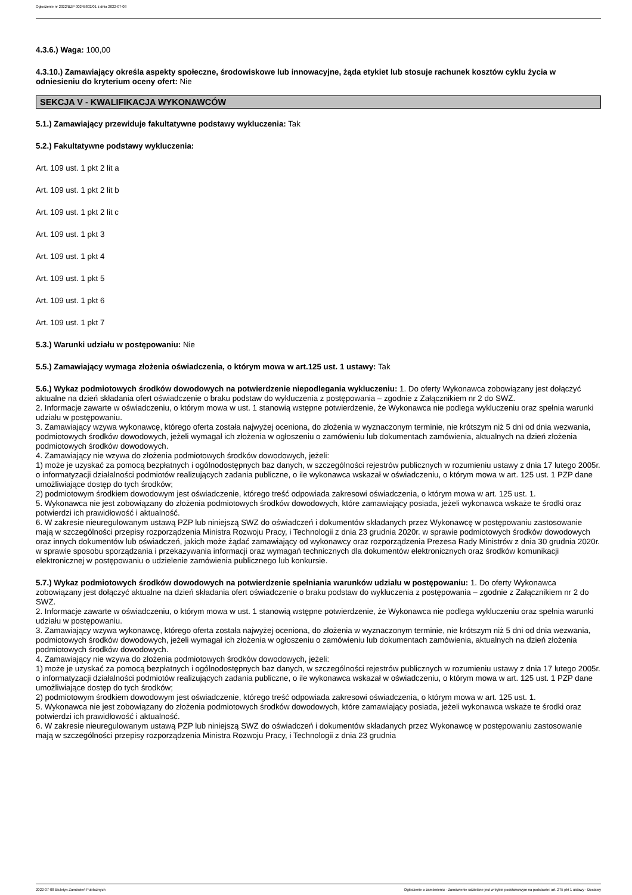Ogłoszenie nr 2022/BZP 00245802/01 z dnia 2022-07-08
4.3.6.) Waga: 100,00
4.3.10.) Zamawiający określa aspekty społeczne, środowiskowe lub innowacyjne, żąda etykiet lub stosuje rachunek kosztów cyklu życia w odniesieniu do kryterium oceny ofert: Nie
SEKCJA V - KWALIFIKACJA WYKONAWCÓW
5.1.) Zamawiający przewiduje fakultatywne podstawy wykluczenia: Tak
5.2.) Fakultatywne podstawy wykluczenia:
Art. 109 ust. 1 pkt 2 lit a
Art. 109 ust. 1 pkt 2 lit b
Art. 109 ust. 1 pkt 2 lit c
Art. 109 ust. 1 pkt 3
Art. 109 ust. 1 pkt 4
Art. 109 ust. 1 pkt 5
Art. 109 ust. 1 pkt 6
Art. 109 ust. 1 pkt 7
5.3.) Warunki udziału w postępowaniu: Nie
5.5.) Zamawiający wymaga złożenia oświadczenia, o którym mowa w art.125 ust. 1 ustawy: Tak
5.6.) Wykaz podmiotowych środków dowodowych na potwierdzenie niepodlegania wykluczeniu: 1. Do oferty Wykonawca zobowiązany jest dołączyć aktualne na dzień składania ofert oświadczenie o braku podstaw do wykluczenia z postępowania – zgodnie z Załącznikiem nr 2 do SWZ.
2. Informacje zawarte w oświadczeniu, o którym mowa w ust. 1 stanowią wstępne potwierdzenie, że Wykonawca nie podlega wykluczeniu oraz spełnia warunki udziału w postępowaniu.
3. Zamawiający wzywa wykonawcę, którego oferta została najwyżej oceniona, do złożenia w wyznaczonym terminie, nie krótszym niż 5 dni od dnia wezwania, podmiotowych środków dowodowych, jeżeli wymagał ich złożenia w ogłoszeniu o zamówieniu lub dokumentach zamówienia, aktualnych na dzień złożenia podmiotowych środków dowodowych.
4. Zamawiający nie wzywa do złożenia podmiotowych środków dowodowych, jeżeli:
1) może je uzyskać za pomocą bezpłatnych i ogólnodostępnych baz danych, w szczególności rejestrów publicznych w rozumieniu ustawy z dnia 17 lutego 2005r. o informatyzacji działalności podmiotów realizujących zadania publiczne, o ile wykonawca wskazał w oświadczeniu, o którym mowa w art. 125 ust. 1 PZP dane umożliwiające dostęp do tych środków;
2) podmiotowym środkiem dowodowym jest oświadczenie, którego treść odpowiada zakresowi oświadczenia, o którym mowa w art. 125 ust. 1.
5. Wykonawca nie jest zobowiązany do złożenia podmiotowych środków dowodowych, które zamawiający posiada, jeżeli wykonawca wskaże te środki oraz potwierdzi ich prawidłowość i aktualność.
6. W zakresie nieuregulowanym ustawą PZP lub niniejszą SWZ do oświadczeń i dokumentów składanych przez Wykonawcę w postępowaniu zastosowanie mają w szczególności przepisy rozporządzenia Ministra Rozwoju Pracy, i Technologii z dnia 23 grudnia 2020r. w sprawie podmiotowych środków dowodowych oraz innych dokumentów lub oświadczeń, jakich może żądać zamawiający od wykonawcy oraz rozporządzenia Prezesa Rady Ministrów z dnia 30 grudnia 2020r. w sprawie sposobu sporządzania i przekazywania informacji oraz wymagań technicznych dla dokumentów elektronicznych oraz środków komunikacji elektronicznej w postępowaniu o udzielenie zamówienia publicznego lub konkursie.
5.7.) Wykaz podmiotowych środków dowodowych na potwierdzenie spełniania warunków udziału w postępowaniu: 1. Do oferty Wykonawca zobowiązany jest dołączyć aktualne na dzień składania ofert oświadczenie o braku podstaw do wykluczenia z postępowania – zgodnie z Załącznikiem nr 2 do SWZ.
2. Informacje zawarte w oświadczeniu, o którym mowa w ust. 1 stanowią wstępne potwierdzenie, że Wykonawca nie podlega wykluczeniu oraz spełnia warunki udziału w postępowaniu.
3. Zamawiający wzywa wykonawcę, którego oferta została najwyżej oceniona, do złożenia w wyznaczonym terminie, nie krótszym niż 5 dni od dnia wezwania, podmiotowych środków dowodowych, jeżeli wymagał ich złożenia w ogłoszeniu o zamówieniu lub dokumentach zamówienia, aktualnych na dzień złożenia podmiotowych środków dowodowych.
4. Zamawiający nie wzywa do złożenia podmiotowych środków dowodowych, jeżeli:
1) może je uzyskać za pomocą bezpłatnych i ogólnodostępnych baz danych, w szczególności rejestrów publicznych w rozumieniu ustawy z dnia 17 lutego 2005r. o informatyzacji działalności podmiotów realizujących zadania publiczne, o ile wykonawca wskazał w oświadczeniu, o którym mowa w art. 125 ust. 1 PZP dane umożliwiające dostęp do tych środków;
2) podmiotowym środkiem dowodowym jest oświadczenie, którego treść odpowiada zakresowi oświadczenia, o którym mowa w art. 125 ust. 1.
5. Wykonawca nie jest zobowiązany do złożenia podmiotowych środków dowodowych, które zamawiający posiada, jeżeli wykonawca wskaże te środki oraz potwierdzi ich prawidłowość i aktualność.
6. W zakresie nieuregulowanym ustawą PZP lub niniejszą SWZ do oświadczeń i dokumentów składanych przez Wykonawcę w postępowaniu zastosowanie mają w szczególności przepisy rozporządzenia Ministra Rozwoju Pracy, i Technologii z dnia 23 grudnia
2022-07-08 Biuletyn Zamówień Publicznych Ogłoszenie o zamówieniu - Zamówienie udzielane jest w trybie podstawowym na podstawie: art. 275 pkt 1 ustawy - Dostawy